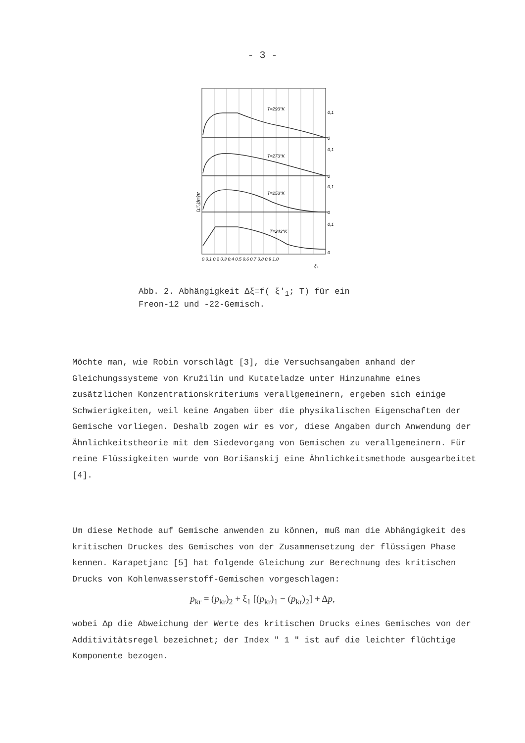- 3 -
T=293°K
T=273°K
T=253°K
T=243°K
0,1
0
0,1
0
0,1
0
0,1
0
0 0.1 0.2 0.3 0.4 0.5 0.6 0.7 0.8 0.9 1.0
ξ′₁
Δξ=f(ξ′₁;T)
Abb. 2. Abhängigkeit Δξ=f( ξ′<sub>1</sub>; T) für ein
Freon-12 und -22-Gemisch.
Möchte man, wie Robin vorschlägt [3], die Versuchsangaben anhand der Gleichungssysteme von Kružilin und Kutateladze unter Hinzunahme eines zusätzlichen Konzentrationskriteriums verallgemeinern, ergeben sich einige Schwierigkeiten, weil keine Angaben über die physikalischen Eigenschaften der Gemische vorliegen. Deshalb zogen wir es vor, diese Angaben durch Anwendung der Ähnlichkeitstheorie mit dem Siedevorgang von Gemischen zu verallgemeinern. Für reine Flüssigkeiten wurde von Borišanskij eine Ähnlichkeitsmethode ausgearbeitet [4].
Um diese Methode auf Gemische anwenden zu können, muß man die Abhängigkeit des kritischen Druckes des Gemisches von der Zusammensetzung der flüssigen Phase kennen. Karapetjanc [5] hat folgende Gleichung zur Berechnung des kritischen Drucks von Kohlenwasserstoff-Gemischen vorgeschlagen:
p<sub>kr</sub> = (p<sub>kr</sub>)<sub>2</sub> + ξ<sub>1</sub> [(p<sub>kr</sub>)<sub>1</sub> − (p<sub>kr</sub>)<sub>2</sub>] + Δp,
wobei Δp die Abweichung der Werte des kritischen Drucks eines Gemisches von der Additivitätsregel bezeichnet; der Index " 1 " ist auf die leichter flüchtige Komponente bezogen.